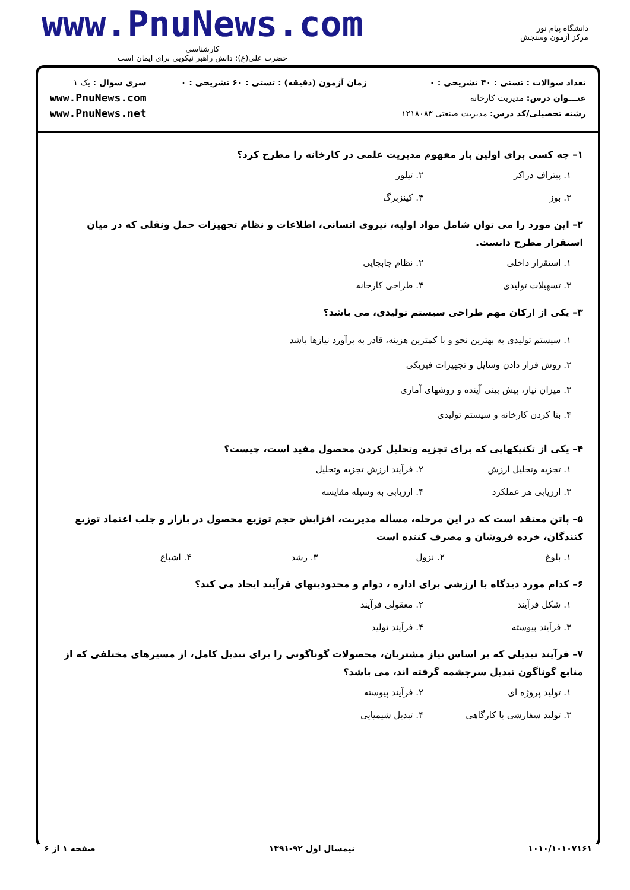دانشگاه پیام نور
مرکز آزمون وسنجش
www.PnuNews.com
کارشناسی
حضرت علی(ع): دانش راهبر نیکویی برای ایمان است
تعداد سوالات : تستی : ۴۰ تشریحی : ۰
عنـــوان درس: مدیریت کارخانه
رشته تحصیلی/کد درس: مدیریت صنعتی ۱۲۱۸۰۸۳
زمان آزمون (دقیقه) : تستی : ۶۰ تشریحی : ۰
سری سوال : یک ۱
www.PnuNews.com
www.PnuNews.net
۱– چه کسی برای اولین بار مفهوم مدیریت علمی در کارخانه را مطرح کرد؟
۱. پیتراف دراکر
۲. تیلور
۳. بوز
۴. کینزبرگ
۲– این مورد را می توان شامل مواد اولیه، نیروی انسانی، اطلاعات و نظام تجهیزات حمل ونقلی که در میان استقرار مطرح دانست.
۱. استقرار داخلی
۲. نظام جابجایی
۳. تسهیلات تولیدی
۴. طراحی کارخانه
۳– یکی از ارکان مهم طراحی سیستم تولیدی، می باشد؟
۱. سیستم تولیدی به بهترین نحو و با کمترین هزینه، قادر به برآورد نیازها باشد
۲. روش قرار دادن وسایل و تجهیزات فیزیکی
۳. میزان نیاز، پیش بینی آینده و روشهای آماری
۴. بنا کردن کارخانه و سیستم تولیدی
۴– یکی از تکنیکهایی که برای تجزیه وتحلیل کردن محصول مفید است، چیست؟
۱. تجزیه وتحلیل ارزش
۲. فرآیند ارزش تجزیه وتحلیل
۳. ارزیابی هر عملکرد
۴. ارزیابی به وسیله مقایسه
۵– پاتن معتقد است که در این مرحله، مسأله مدیریت، افزایش حجم توزیع محصول در بازار و جلب اعتماد توزیع کنندگان، خرده فروشان و مصرف کننده است
۱. بلوغ
۲. نزول
۳. رشد
۴. اشباع
۶– کدام مورد دیدگاه با ارزشی برای اداره ، دوام و محدودیتهای فرآیند ایجاد می کند؟
۱. شکل فرآیند
۲. معقولی فرآیند
۳. فرآیند پیوسته
۴. فرآیند تولید
۷– فرآیند تبدیلی که بر اساس نیاز مشتریان، محصولات گوناگونی را برای تبدیل کامل، از مسیرهای مختلفی که از منابع گوناگون تبدیل سرچشمه گرفته اند، می باشد؟
۱. تولید پروژه ای
۲. فرآیند پیوسته
۳. تولید سفارشی یا کارگاهی
۴. تبدیل شیمیایی
۱۰۱۰/۱۰۱۰۷۱۶۱ نیمسال اول ۹۲-۱۳۹۱ صفحه ۱ از ۶